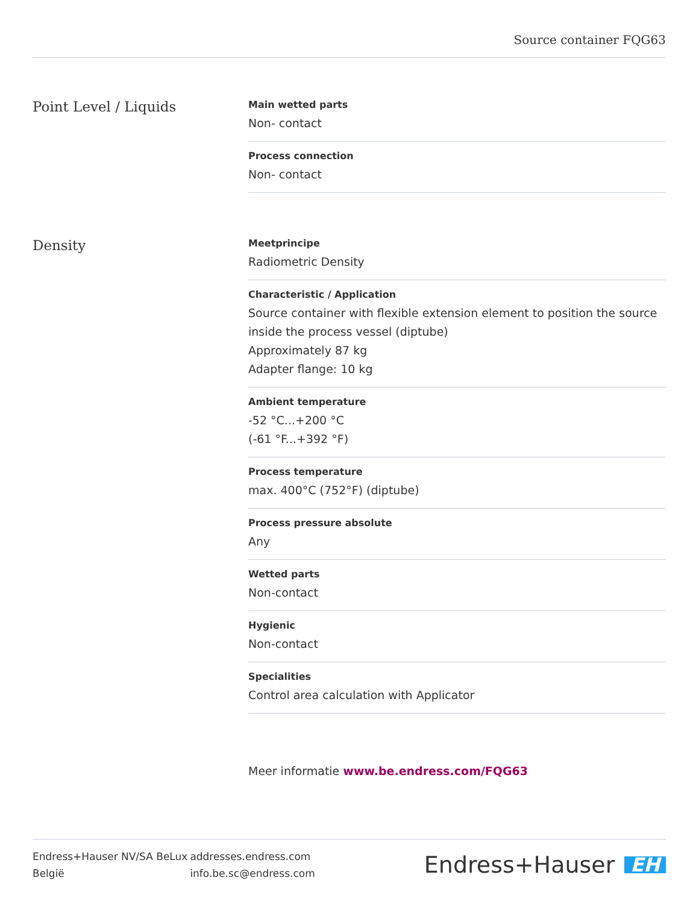Source container FQG63
Point Level / Liquids
Main wetted parts
Non- contact
Process connection
Non- contact
Density
Meetprincipe
Radiometric Density
Characteristic / Application
Source container with flexible extension element to position the source inside the process vessel (diptube)
Approximately 87 kg
Adapter flange: 10 kg
Ambient temperature
-52 °C...+200 °C
(-61 °F...+392 °F)
Process temperature
max. 400°C (752°F) (diptube)
Process pressure absolute
Any
Wetted parts
Non-contact
Hygienic
Non-contact
Specialities
Control area calculation with Applicator
Meer informatie www.be.endress.com/FQG63
Endress+Hauser NV/SA BeLux
België
addresses.endress.com
info.be.sc@endress.com
Endress+Hauser EH